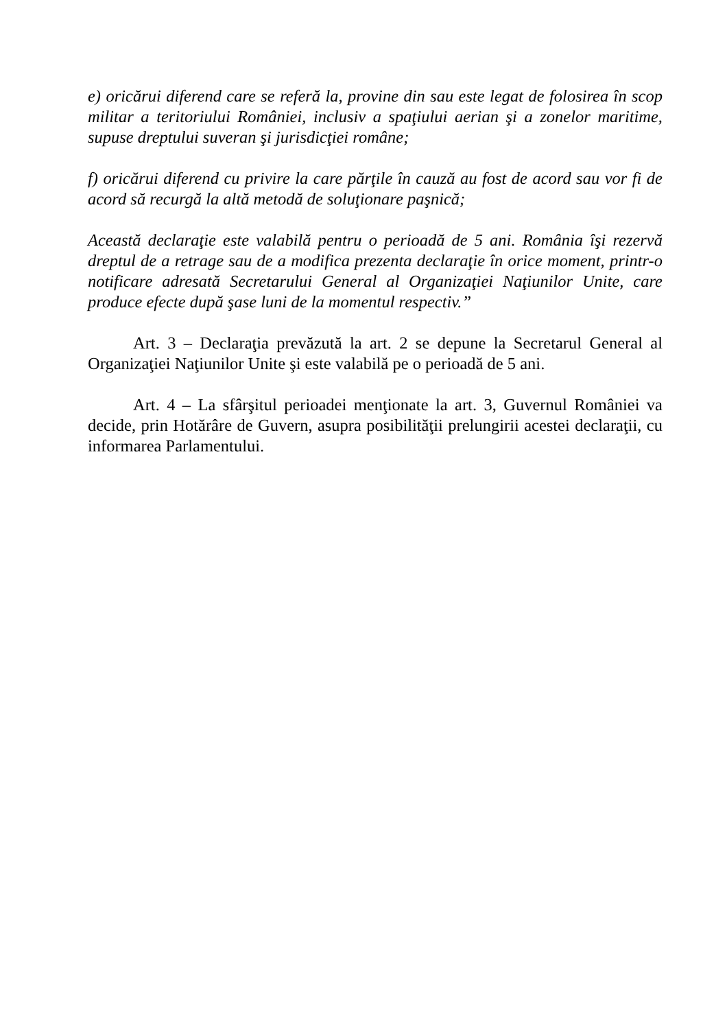e) oricărui diferend care se referă la, provine din sau este legat de folosirea în scop militar a teritoriului României, inclusiv a spaţiului aerian şi a zonelor maritime, supuse dreptului suveran şi jurisdicţiei române;
f) oricărui diferend cu privire la care părţile în cauză au fost de acord sau vor fi de acord să recurgă la altă metodă de soluţionare paşnică;
Această declaraţie este valabilă pentru o perioadă de 5 ani. România îşi rezervă dreptul de a retrage sau de a modifica prezenta declaraţie în orice moment, printr-o notificare adresată Secretarului General al Organizaţiei Naţiunilor Unite, care produce efecte după şase luni de la momentul respectiv.”
Art. 3 – Declaraţia prevăzută la art. 2 se depune la Secretarul General al Organizaţiei Naţiunilor Unite şi este valabilă pe o perioadă de 5 ani.
Art. 4 – La sfârşitul perioadei menţionate la art. 3, Guvernul României va decide, prin Hotărâre de Guvern, asupra posibilităţii prelungirii acestei declaraţii, cu informarea Parlamentului.